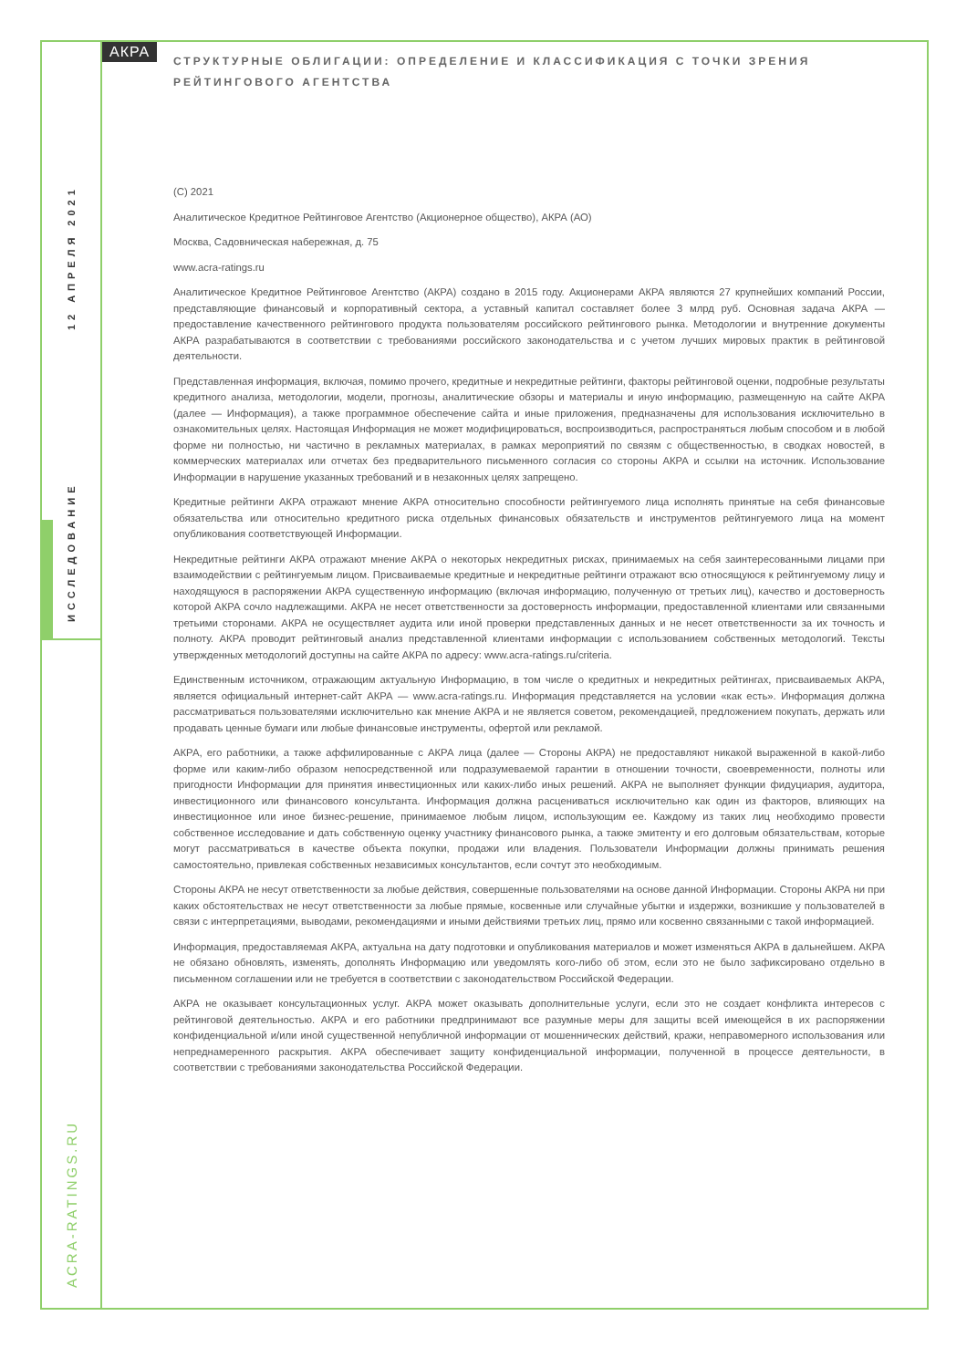12 АПРЕЛЯ 2021
ИССЛЕДОВАНИЕ
ACRA-RATINGS.RU
АКРА
СТРУКТУРНЫЕ ОБЛИГАЦИИ: ОПРЕДЕЛЕНИЕ И КЛАССИФИКАЦИЯ С ТОЧКИ ЗРЕНИЯ РЕЙТИНГОВОГО АГЕНТСТВА
(C) 2021
Аналитическое Кредитное Рейтинговое Агентство (Акционерное общество), АКРА (АО)
Москва, Садовническая набережная, д. 75
www.acra-ratings.ru
Аналитическое Кредитное Рейтинговое Агентство (АКРА) создано в 2015 году. Акционерами АКРА являются 27 крупнейших компаний России, представляющие финансовый и корпоративный сектора, а уставный капитал составляет более 3 млрд руб. Основная задача АКРА — предоставление качественного рейтингового продукта пользователям российского рейтингового рынка. Методологии и внутренние документы АКРА разрабатываются в соответствии с требованиями российского законодательства и с учетом лучших мировых практик в рейтинговой деятельности.
Представленная информация, включая, помимо прочего, кредитные и некредитные рейтинги, факторы рейтинговой оценки, подробные результаты кредитного анализа, методологии, модели, прогнозы, аналитические обзоры и материалы и иную информацию, размещенную на сайте АКРА (далее — Информация), а также программное обеспечение сайта и иные приложения, предназначены для использования исключительно в ознакомительных целях. Настоящая Информация не может модифицироваться, воспроизводиться, распространяться любым способом и в любой форме ни полностью, ни частично в рекламных материалах, в рамках мероприятий по связям с общественностью, в сводках новостей, в коммерческих материалах или отчетах без предварительного письменного согласия со стороны АКРА и ссылки на источник. Использование Информации в нарушение указанных требований и в незаконных целях запрещено.
Кредитные рейтинги АКРА отражают мнение АКРА относительно способности рейтингуемого лица исполнять принятые на себя финансовые обязательства или относительно кредитного риска отдельных финансовых обязательств и инструментов рейтингуемого лица на момент опубликования соответствующей Информации.
Некредитные рейтинги АКРА отражают мнение АКРА о некоторых некредитных рисках, принимаемых на себя заинтересованными лицами при взаимодействии с рейтингуемым лицом. Присваиваемые кредитные и некредитные рейтинги отражают всю относящуюся к рейтингуемому лицу и находящуюся в распоряжении АКРА существенную информацию (включая информацию, полученную от третьих лиц), качество и достоверность которой АКРА сочло надлежащими. АКРА не несет ответственности за достоверность информации, предоставленной клиентами или связанными третьими сторонами. АКРА не осуществляет аудита или иной проверки представленных данных и не несет ответственности за их точность и полноту. АКРА проводит рейтинговый анализ представленной клиентами информации с использованием собственных методологий. Тексты утвержденных методологий доступны на сайте АКРА по адресу: www.acra-ratings.ru/criteria.
Единственным источником, отражающим актуальную Информацию, в том числе о кредитных и некредитных рейтингах, присваиваемых АКРА, является официальный интернет-сайт АКРА — www.acra-ratings.ru. Информация представляется на условии «как есть». Информация должна рассматриваться пользователями исключительно как мнение АКРА и не является советом, рекомендацией, предложением покупать, держать или продавать ценные бумаги или любые финансовые инструменты, офертой или рекламой.
АКРА, его работники, а также аффилированные с АКРА лица (далее — Стороны АКРА) не предоставляют никакой выраженной в какой-либо форме или каким-либо образом непосредственной или подразумеваемой гарантии в отношении точности, своевременности, полноты или пригодности Информации для принятия инвестиционных или каких-либо иных решений. АКРА не выполняет функции фидуциария, аудитора, инвестиционного или финансового консультанта. Информация должна расцениваться исключительно как один из факторов, влияющих на инвестиционное или иное бизнес-решение, принимаемое любым лицом, использующим ее. Каждому из таких лиц необходимо провести собственное исследование и дать собственную оценку участнику финансового рынка, а также эмитенту и его долговым обязательствам, которые могут рассматриваться в качестве объекта покупки, продажи или владения. Пользователи Информации должны принимать решения самостоятельно, привлекая собственных независимых консультантов, если сочтут это необходимым.
Стороны АКРА не несут ответственности за любые действия, совершенные пользователями на основе данной Информации. Стороны АКРА ни при каких обстоятельствах не несут ответственности за любые прямые, косвенные или случайные убытки и издержки, возникшие у пользователей в связи с интерпретациями, выводами, рекомендациями и иными действиями третьих лиц, прямо или косвенно связанными с такой информацией.
Информация, предоставляемая АКРА, актуальна на дату подготовки и опубликования материалов и может изменяться АКРА в дальнейшем. АКРА не обязано обновлять, изменять, дополнять Информацию или уведомлять кого-либо об этом, если это не было зафиксировано отдельно в письменном соглашении или не требуется в соответствии с законодательством Российской Федерации.
АКРА не оказывает консультационных услуг. АКРА может оказывать дополнительные услуги, если это не создает конфликта интересов с рейтинговой деятельностью. АКРА и его работники предпринимают все разумные меры для защиты всей имеющейся в их распоряжении конфиденциальной и/или иной существенной непубличной информации от мошеннических действий, кражи, неправомерного использования или непреднамеренного раскрытия. АКРА обеспечивает защиту конфиденциальной информации, полученной в процессе деятельности, в соответствии с требованиями законодательства Российской Федерации.